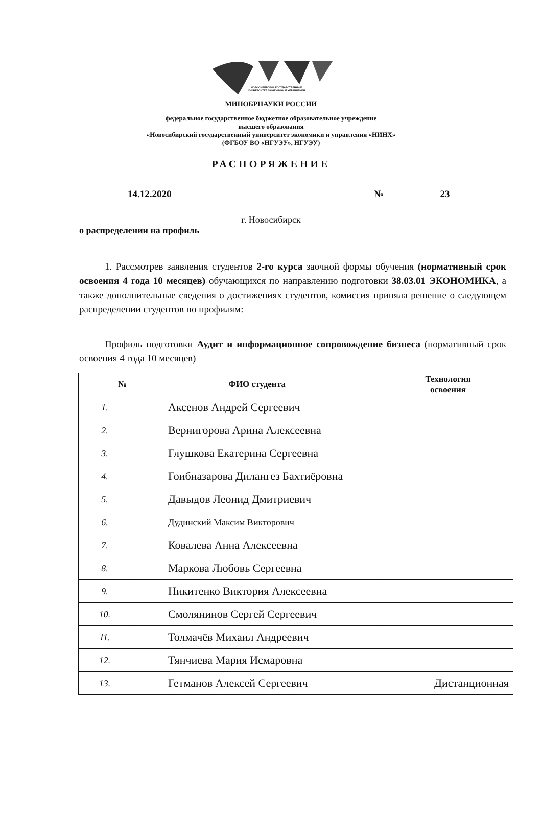НОВОСИБИРСКИЙ ГОСУДАРСТВЕННЫЙ
УНИВЕРСИТЕТ ЭКОНОМИКИ И УПРАВЛЕНИЯ
МИНОБРНАУКИ РОССИИ
федеральное государственное бюджетное образовательное учреждение
высшего образования
«Новосибирский государственный университет экономики и управления «НИНХ»
(ФГБОУ ВО «НГУЭУ», НГУЭУ)
РАСПОРЯЖЕНИЕ
14.12.2020 № 23
г. Новосибирск
о распределении на профиль
1. Рассмотрев заявления студентов 2-го курса заочной формы обучения (нормативный срок освоения 4 года 10 месяцев) обучающихся по направлению подготовки 38.03.01 ЭКОНОМИКА, а также дополнительные сведения о достижениях студентов, комиссия приняла решение о следующем распределении студентов по профилям:
Профиль подготовки Аудит и информационное сопровождение бизнеса (нормативный срок освоения 4 года 10 месяцев)
| № | ФИО студента | Технология освоения |
| --- | --- | --- |
| 1. | Аксенов Андрей Сергеевич | |
| 2. | Вернигорова Арина Алексеевна | |
| 3. | Глушкова Екатерина Сергеевна | |
| 4. | Гоибназарова Дилангез Бахтиёровна | |
| 5. | Давыдов Леонид Дмитриевич | |
| 6. | Дудинский Максим Викторович | |
| 7. | Ковалева Анна Алексеевна | |
| 8. | Маркова Любовь Сергеевна | |
| 9. | Никитенко Виктория Алексеевна | |
| 10. | Смолянинов Сергей Сергеевич | |
| 11. | Толмачёв Михаил Андреевич | |
| 12. | Тянчиева Мария Исмаровна | |
| 13. | Гетманов Алексей Сергеевич | Дистанционная |